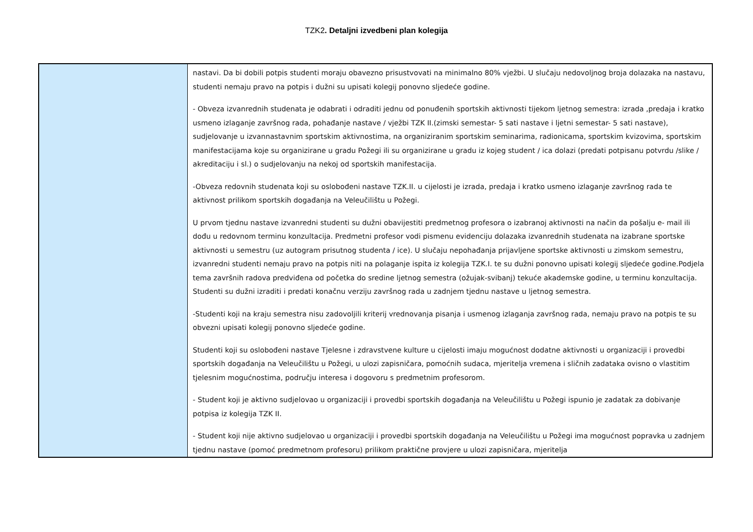TZK2. Detaljni izvedbeni plan kolegija
| | nastavi. Da bi dobili potpis studenti moraju obavezno prisustvovati na minimalno 80% vježbi. U slučaju nedovoljnog broja dolazaka na nastavu, studenti nemaju pravo na potpis i dužni su upisati kolegij ponovno sljedeće godine. - Obveza izvanrednih studenata je odabrati i odraditi jednu od ponuđenih sportskih aktivnosti tijekom ljetnog semestra: izrada ,predaja i kratko usmeno izlaganje završnog rada, pohađanje nastave / vježbi TZK II.(zimski semestar- 5 sati nastave i ljetni semestar- 5 sati nastave), sudjelovanje u izvannastavnim sportskim aktivnostima, na organiziranim sportskim seminarima, radionicama, sportskim kvizovima, sportskim manifestacijama koje su organizirane u gradu Požegi ili su organizirane u gradu iz kojeg student / ica dolazi (predati potpisanu potvrdu /slike / akreditaciju i sl.) o sudjelovanju na nekoj od sportskih manifestacija. -Obveza redovnih studenata koji su oslobođeni nastave TZK.II. u cijelosti je izrada, predaja i kratko usmeno izlaganje završnog rada te aktivnost prilikom sportskih događanja na Veleučilištu u Požegi. U prvom tjednu nastave izvanredni studenti su dužni obavijestiti predmetnog profesora o izabranoj aktivnosti na način da pošalju e- mail ili dođu u redovnom terminu konzultacija. Predmetni profesor vodi pismenu evidenciju dolazaka izvanrednih studenata na izabrane sportske aktivnosti u semestru (uz autogram prisutnog studenta / ice). U slučaju nepohađanja prijavljene sportske aktivnosti u zimskom semestru, izvanredni studenti nemaju pravo na potpis niti na polaganje ispita iz kolegija TZK.I. te su dužni ponovno upisati kolegij sljedeće godine.Podjela tema završnih radova predviđena od početka do sredine ljetnog semestra (ožujak-svibanj) tekuće akademske godine, u terminu konzultacija. Studenti su dužni izraditi i predati konačnu verziju završnog rada u zadnjem tjednu nastave u ljetnog semestra. -Studenti koji na kraju semestra nisu zadovoljili kriterij vrednovanja pisanja i usmenog izlaganja završnog rada, nemaju pravo na potpis te su obvezni upisati kolegij ponovno sljedeće godine. Studenti koji su oslobođeni nastave Tjelesne i zdravstvene kulture u cijelosti imaju mogućnost dodatne aktivnosti u organizaciji i provedbi sportskih događanja na Veleučilištu u Požegi, u ulozi zapisničara, pomoćnih sudaca, mjeritelja vremena i sličnih zadataka ovisno o vlastitim tjelesnim mogućnostima, području interesa i dogovoru s predmetnim profesorom. - Student koji je aktivno sudjelovao u organizaciji i provedbi sportskih događanja na Veleučilištu u Požegi ispunio je zadatak za dobivanje potpisa iz kolegija TZK II. - Student koji nije aktivno sudjelovao u organizaciji i provedbi sportskih događanja na Veleučilištu u Požegi ima mogućnost popravka u zadnjem tjednu nastave (pomoć predmetnom profesoru) prilikom praktične provjere u ulozi zapisničara, mjeritelja |